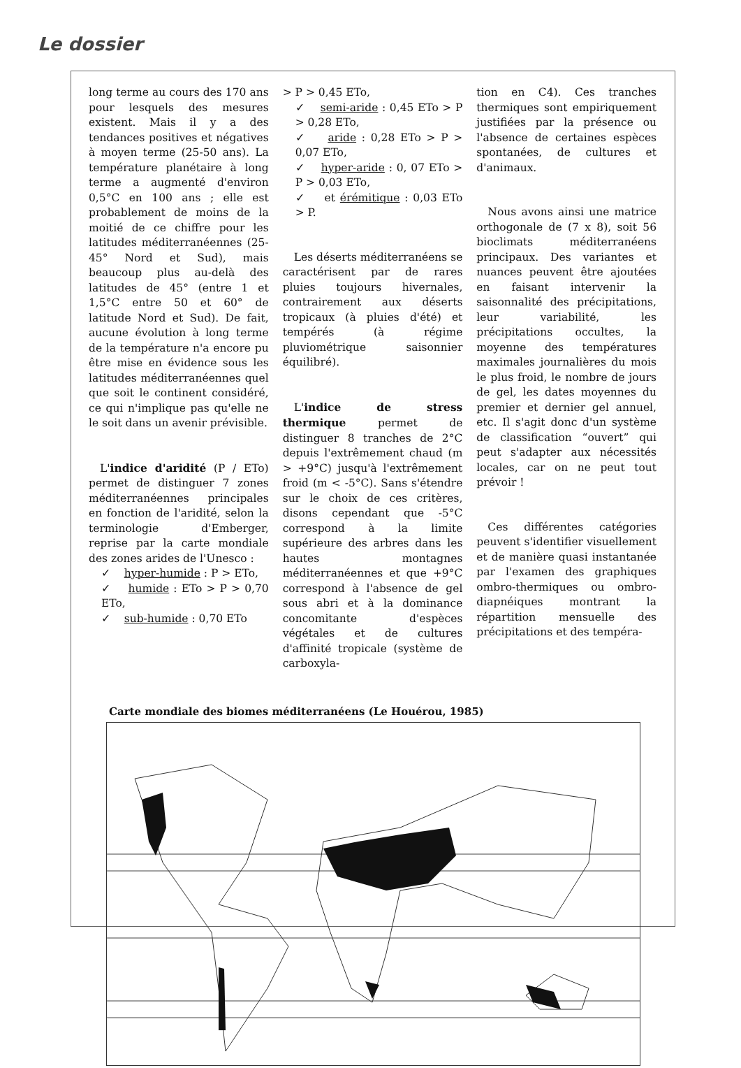Le dossier
long terme au cours des 170 ans pour lesquels des mesures existent. Mais il y a des tendances positives et négatives à moyen terme (25-50 ans). La température planétaire à long terme a augmenté d'environ 0,5°C en 100 ans ; elle est probablement de moins de la moitié de ce chiffre pour les latitudes méditerranéennes (25-45° Nord et Sud), mais beaucoup plus au-delà des latitudes de 45° (entre 1 et 1,5°C entre 50 et 60° de latitude Nord et Sud). De fait, aucune évolution à long terme de la température n'a encore pu être mise en évidence sous les latitudes méditerranéennes quel que soit le continent considéré, ce qui n'implique pas qu'elle ne le soit dans un avenir prévisible.
L'indice d'aridité (P / ETo) permet de distinguer 7 zones méditerranéennes principales en fonction de l'aridité, selon la terminologie d'Emberger, reprise par la carte mondiale des zones arides de l'Unesco :
✓ hyper-humide : P > ETo,
✓ humide : ETo > P > 0,70 ETo,
✓ sub-humide : 0,70 ETo
> P > 0,45 ETo,
✓ semi-aride : 0,45 ETo > P > 0,28 ETo,
✓ aride : 0,28 ETo > P > 0,07 ETo,
✓ hyper-aride : 0, 07 ETo > P > 0,03 ETo,
✓ et érémitique : 0,03 ETo > P.
Les déserts méditerranéens se caractérisent par de rares pluies toujours hivernales, contrairement aux déserts tropicaux (à pluies d'été) et tempérés (à régime pluviométrique saisonnier équilibré).
L'indice de stress thermique permet de distinguer 8 tranches de 2°C depuis l'extrêmement chaud (m > +9°C) jusqu'à l'extrêmement froid (m < -5°C). Sans s'étendre sur le choix de ces critères, disons cependant que -5°C correspond à la limite supérieure des arbres dans les hautes montagnes méditerranéennes et que +9°C correspond à l'absence de gel sous abri et à la dominance concomitante d'espèces végétales et de cultures d'affinité tropicale (système de carboxyla-
tion en C4). Ces tranches thermiques sont empiriquement justifiées par la présence ou l'absence de certaines espèces spontanées, de cultures et d'animaux.
Nous avons ainsi une matrice orthogonale de (7 x 8), soit 56 bioclimats méditerranéens principaux. Des variantes et nuances peuvent être ajoutées en faisant intervenir la saisonnalité des précipitations, leur variabilité, les précipitations occultes, la moyenne des températures maximales journalières du mois le plus froid, le nombre de jours de gel, les dates moyennes du premier et dernier gel annuel, etc. Il s'agit donc d'un système de classification “ouvert” qui peut s'adapter aux nécessités locales, car on ne peut tout prévoir !
Ces différentes catégories peuvent s'identifier visuellement et de manière quasi instantanée par l'examen des graphiques ombro-thermiques ou ombro-diapnéiques montrant la répartition mensuelle des précipitations et des tempéra-
Carte mondiale des biomes méditerranéens (Le Houérou, 1985)